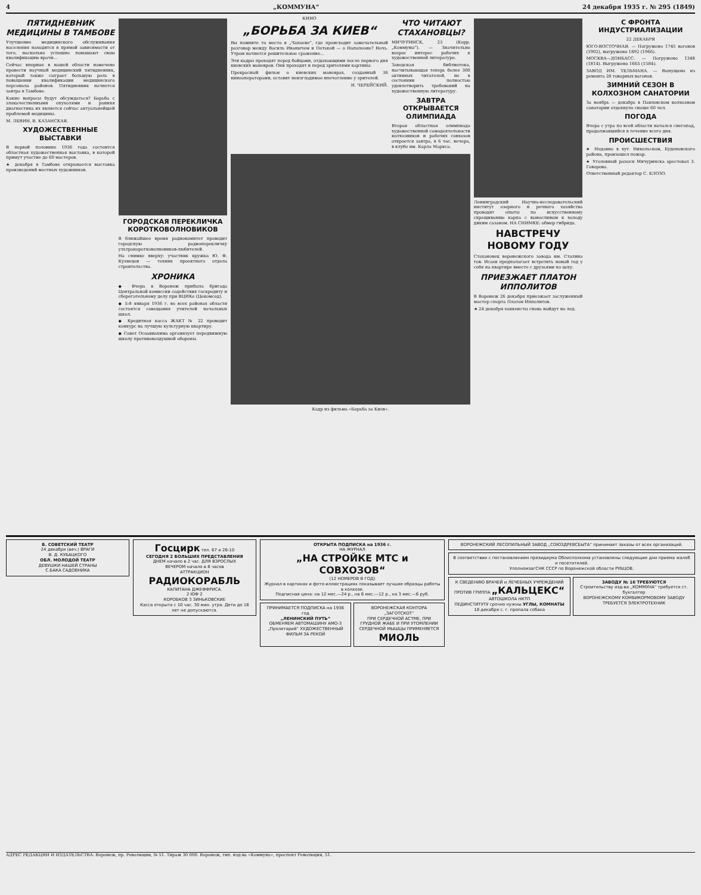4 „КОММУНА“24 декабря 1935 г. № 295 (1849)
ПЯТИДНЕВНИК МЕДИЦИНЫ В ТАМБОВЕ
Улучшение медицинского обслуживания населения находится в прямой зависимости от того, насколько успешно повышают свою квалификацию врачи...
Сейчас впервые в нашей области намечено провести научный медицинский пятидневник, который также сыграет большую роль в повышении квалификации медицинского персонала районов. Пятидневник начнется завтра в Тамбове.
Какие вопросы будут обсуждаться? Борьба с злокачественными опухолями и ранняя диагностика их является сейчас актуальнейшей проблемой медицины.
М. ЛЕВИН, В. КАЗАНСКАЯ.
ХУДОЖЕСТВЕННЫЕ ВЫСТАВКИ
В первой половине 1936 года состоится областная художественная выставка, в которой примут участие до 60 мастеров.
★ декабря в Тамбове открывается выставка произведений местных художников.
ГОРОДСКАЯ ПЕРЕКЛИЧКА КОРОТКОВОЛНОВИКОВ
В ближайшее время радиокомитет проводит городскую радиоперекличку ультракоротковолновиков-любителей.
На снимке вверху: участник кружка Ю. Ф. Кузнецов — техник проектного отдела строительства.
ХРОНИКА
◆ Вчера в Воронеж прибыла бригада Центральной комиссии содействия госкредиту и сберегательному делу при ВЦИКе (Цекомсод).
◆ 5-8 января 1936 г. во всех районах области состоятся совещания учителей начальных школ.
◆ Кредитная касса ЖАКТ № 22 проводит конкурс на лучшую культурную квартиру.
◆ Совет Осоавиахима организует передвижную школу противовоздушной обороны.
КИНО
„БОРЬБА ЗА КИЕВ“
Вы помните то место в „Чапаеве“, где происходит замечательный разговор между Василь Иванычем и Петькой — о Наполеоне? Ночь. Утром начнется решительное сражение...
Эти кадры проходят перед бойцами, отдыхающими после первого дня киевских маневров. Они проходят и перед зрителями картины.
Прекрасный фильм о киевских маневрах, созданный 36 кинооператорами, оставит неизгладимое впечатление у зрителей.
И. ЧЕРЕЙСКИЙ.
ЧТО ЧИТАЮТ СТАХАНОВЦЫ?
МИЧУРИНСК, 23 (Корр. „Коммуны“). — Значительно возрос интерес рабочих к художественной литературе.
Заводская библиотека, насчитывающая теперь более 300 активных читателей, не в состоянии полностью удовлетворить требований на художественную литературу.
ЗАВТРА ОТКРЫВАЕТСЯ ОЛИМПИАДА
Вторая областная олимпиада художественной самодеятельности колхозников и рабочих совхозов откроется завтра, в 6 час. вечера, в клубе им. Карла Маркса.
Кадр из фильма «Борьба за Киев».
Ленинградский Научно-исследовательский институт озерного и речного хозяйства проводит опыты по искусственному скрещиванию карпа с выносливым к холоду диким сазаном. НА СНИМКЕ: обмер гибрида.
НАВСТРЕЧУ НОВОМУ ГОДУ
Стахановец воронежского завода им. Сталина тов. Исаев предполагает встретить новый год у себя на квартире вместе с друзьями по цеху.
ПРИЕЗЖАЕТ ПЛАТОН ИППОЛИТОВ
В Воронеж 26 декабря приезжает заслуженный мастер спорта Платон Ипполитов.
★ 24 декабря хоккеисты снова выйдут на лед.
С ФРОНТА ИНДУСТРИАЛИЗАЦИИ
22 ДЕКАБРЯ
ЮГО-ВОСТОЧНАЯ. — Погружено 1745 вагонов (1902), выгружено 1892 (1966).
МОСКВА—ДОНБАСС. — Погружено 1348 (1814). Выгружено 1665 (1584).
ЗАВОД ИМ. ТЕЛЬМАНА. — Выпущено из ремонта 28 товарных вагонов.
ЗИМНИЙ СЕЗОН В КОЛХОЗНОМ САНАТОРИИ
За ноябрь — декабрь в Павловском колхозном санатории отдохнуло свыше 60 чел.
ПОГОДА
Вчера с утра по всей области начался снегопад, продолжавшийся в течение всего дня.
ПРОИСШЕСТВИЯ
★ Недавно в хут. Никольском, Буденовского района, произошел пожар.
★ Уголовный розыск Мичуринска арестовал 3. Говорова.
Ответственный редактор С. ЕЛОЗО.
Б. СОВЕТСКИЙ ТЕАТР
24 декабря (веч.) ВРАГИ
В. Д. КУБАЦКОГО
ОБЛ. МОЛОДОЙ ТЕАТР
ДЕВУШКИ НАШЕЙ СТРАНЫ
С.БАКА САДОВНИКА
Госцирк тел. 67 и 26-10
СЕГОДНЯ 2 БОЛЬШИХ ПРЕДСТАВЛЕНИЯ
ДНЕМ начало в 2 час. ДЛЯ ВЗРОСЛЫХ
ВЕЧЕРОМ начало в 8 часов
АТТРАКЦИОН РАДИОКОРАБЛЬ
КАПИТАНА ДЖЕФФРИСА.
2 ЮФ 2
КОРОБКОВ 3 ЗИНЬКОВСКИЕ
Касса открыта с 10 час. 30 мин. утра. Дети до 16 лет не допускаются.
ОТКРЫТА ПОДПИСКА на 1936 г.
НА ЖУРНАЛ
„НА СТРОЙКЕ МТС и СОВХОЗОВ“
(12 НОМЕРОВ В ГОД)
Журнал в картинах и фото-иллюстрациях показывает лучшие образцы работы в колхозе.
Подписная цена: на 12 мес.—24 р., на 6 мес.—12 р., на 3 мес.—6 руб.
ПРИНИМАЕТСЯ ПОДПИСКА на 1936 год
„ЛЕНИНСКИЙ ПУТЬ“
ОБМЕНЯЕМ АВТОМАШИНУ АМО-3
„Пролетарий“ ХУДОЖЕСТВЕННЫЙ ФИЛЬМ ЗА РЕКОЙ
ВОРОНЕЖСКАЯ КОНТОРА „ЗАГОТСКОТ“
ПРИ СЕРДЕЧНОЙ АСТМЕ, ПРИ ГРУДНОЙ ЖАБЕ И ПРИ УТОМЛЕНИИ СЕРДЕЧНОЙ МЫШЦЫ ПРИМЕНЯЕТСЯ МИОЛЬ
ВОРОНЕЖСКИЙ ЛЕСОПИЛЬНЫЙ ЗАВОД „СОЮЗДРЕВСБЫТА“ принимает заказы от всех организаций.
В соответствии с постановлением президиума Облисполкома установлены следующие дни приема жалоб и посетителей.
УполномзагСНК СССР по Воронежской области РУБЦОВ.
К СВЕДЕНИЮ ВРАЧЕЙ и ЛЕЧЕБНЫХ УЧРЕЖДЕНИЙ
ПРОТИВ ГРИППА „КАЛЬЦЕКС“
АВТОШКОЛА НКТП
ПЕДИНСТИТУТУ срочно нужны УГЛЫ, КОМНАТЫ
18 декабря с. г. пропала собака
ЗАВОДУ № 16 ТРЕБУЮТСЯ
Строительству изд-ва „КОММУНА“ требуется ст. бухгалтер
ВОРОНЕЖСКОМУ КОМБИКОРМОВОМУ ЗАВОДУ ТРЕБУЕТСЯ ЭЛЕКТРОТЕХНИК
АДРЕС РЕДАКЦИИ И ИЗДАТЕЛЬСТВА: Воронеж, пр. Революции, № 51. Тираж 30 000. Воронеж, тип. изд-ва «Коммуна», проспект Революции, 51.